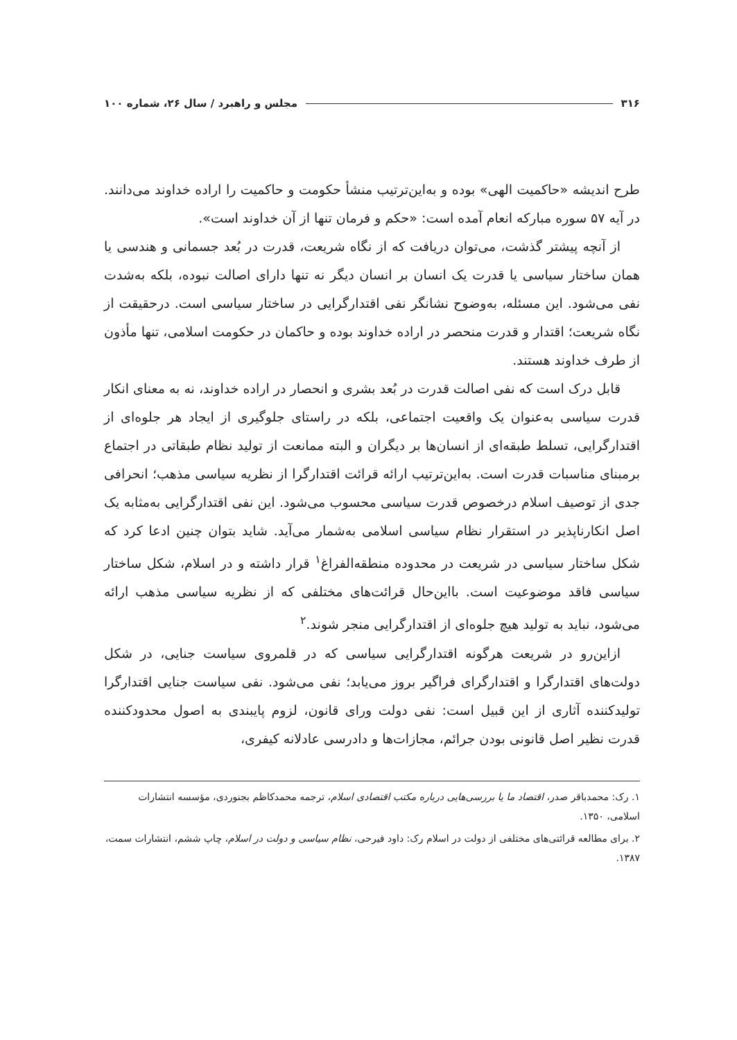۳۱۶ مجلس و راهبرد / سال ۲۶، شماره ۱۰۰
طرح اندیشه «حاکمیت الهی» بوده و به‌این‌ترتیب منشأ حکومت و حاکمیت را اراده خداوند می‌دانند. در آیه ۵۷ سوره مبارکه انعام آمده است: «حکم و فرمان تنها از آن خداوند است».
از آنچه پیشتر گذشت، می‌توان دریافت که از نگاه شریعت، قدرت در بُعد جسمانی و هندسی یا همان ساختار سیاسی یا قدرت یک انسان بر انسان دیگر نه تنها دارای اصالت نبوده، بلکه به‌شدت نفی می‌شود. این مسئله، به‌وضوح نشانگر نفی اقتدارگرایی در ساختار سیاسی است. درحقیقت از نگاه شریعت؛ اقتدار و قدرت منحصر در اراده خداوند بوده و حاکمان در حکومت اسلامی، تنها مأذون از طرف خداوند هستند.
قابل درک است که نفی اصالت قدرت در بُعد بشری و انحصار در اراده خداوند، نه به معنای انکار قدرت سیاسی به‌عنوان یک واقعیت اجتماعی، بلکه در راستای جلوگیری از ایجاد هر جلوه‌ای از اقتدارگرایی، تسلط طبقه‌ای از انسان‌ها بر دیگران و البته ممانعت از تولید نظام طبقاتی در اجتماع برمبنای مناسبات قدرت است. به‌این‌ترتیب ارائه قرائت اقتدارگرا از نظریه سیاسی مذهب؛ انحرافی جدی از توصیف اسلام درخصوص قدرت سیاسی محسوب می‌شود. این نفی اقتدارگرایی به‌مثابه یک اصل انکارناپذیر در استقرار نظام سیاسی اسلامی به‌شمار می‌آید. شاید بتوان چنین ادعا کرد که شکل ساختار سیاسی در شریعت در محدوده منطقه‌الفراغ<sup>۱</sup> قرار داشته و در اسلام، شکل ساختار سیاسی فاقد موضوعیت است. بااین‌حال قرائت‌های مختلفی که از نظریه سیاسی مذهب ارائه می‌شود، نباید به تولید هیچ جلوه‌ای از اقتدارگرایی منجر شوند.<sup>۲</sup>
ازاین‌رو در شریعت هرگونه اقتدارگرایی سیاسی که در قلمروی سیاست جنایی، در شکل دولت‌های اقتدارگرا و اقتدارگرای فراگیر بروز می‌یابد؛ نفی می‌شود. نفی سیاست جنایی اقتدارگرا تولیدکننده آثاری از این قبیل است: نفی دولت ورای قانون، لزوم پایبندی به اصول محدودکننده قدرت نظیر اصل قانونی بودن جرائم، مجازات‌ها و دادرسی عادلانه کیفری،
۱. رک: محمدباقر صدر، اقتصاد ما یا بررسی‌هایی درباره مکتب اقتصادی اسلام، ترجمه محمدکاظم بجنوردی، مؤسسه انتشارات اسلامی، ۱۳۵۰.
۲. برای مطالعه قرائتی‌های مختلفی از دولت در اسلام رک: داود فیرحی، نظام سیاسی و دولت در اسلام، چاپ ششم، انتشارات سمت، ۱۳۸۷.